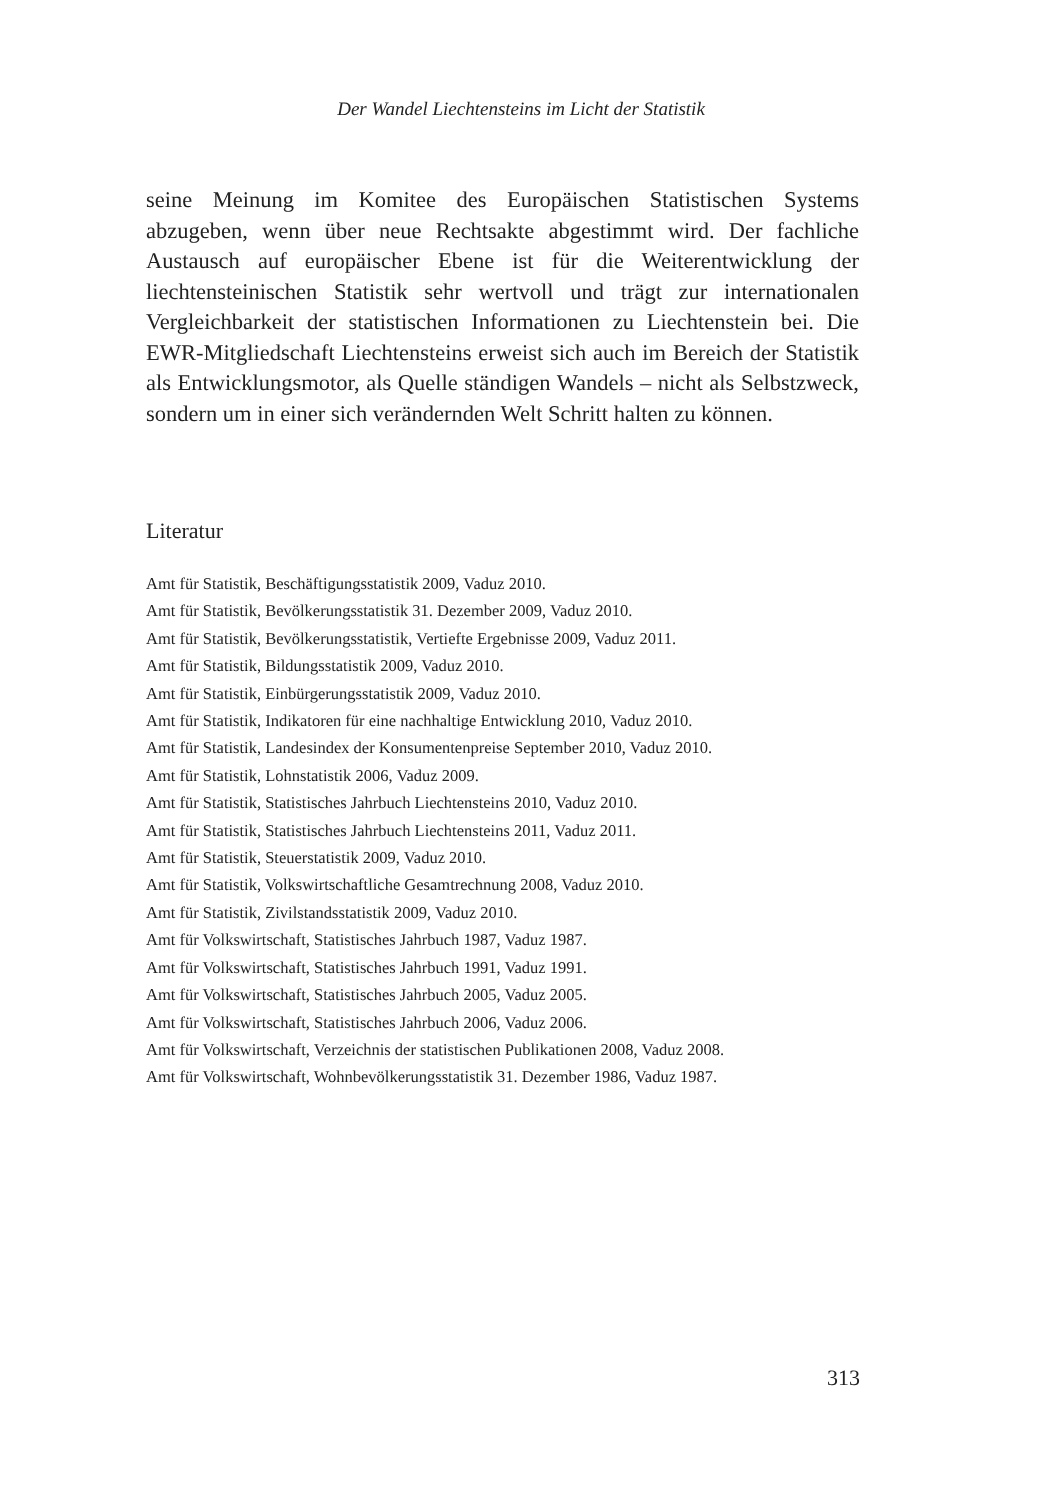Der Wandel Liechtensteins im Licht der Statistik
seine Meinung im Komitee des Europäischen Statistischen Systems abzugeben, wenn über neue Rechtsakte abgestimmt wird. Der fachliche Austausch auf europäischer Ebene ist für die Weiterentwicklung der liechtensteinischen Statistik sehr wertvoll und trägt zur internationalen Vergleichbarkeit der statistischen Informationen zu Liechtenstein bei. Die EWR-Mitgliedschaft Liechtensteins erweist sich auch im Bereich der Statistik als Entwicklungsmotor, als Quelle ständigen Wandels – nicht als Selbstzweck, sondern um in einer sich verändernden Welt Schritt halten zu können.
Literatur
Amt für Statistik, Beschäftigungsstatistik 2009, Vaduz 2010.
Amt für Statistik, Bevölkerungsstatistik 31. Dezember 2009, Vaduz 2010.
Amt für Statistik, Bevölkerungsstatistik, Vertiefte Ergebnisse 2009, Vaduz 2011.
Amt für Statistik, Bildungsstatistik 2009, Vaduz 2010.
Amt für Statistik, Einbürgerungsstatistik 2009, Vaduz 2010.
Amt für Statistik, Indikatoren für eine nachhaltige Entwicklung 2010, Vaduz 2010.
Amt für Statistik, Landesindex der Konsumentenpreise September 2010, Vaduz 2010.
Amt für Statistik, Lohnstatistik 2006, Vaduz 2009.
Amt für Statistik, Statistisches Jahrbuch Liechtensteins 2010, Vaduz 2010.
Amt für Statistik, Statistisches Jahrbuch Liechtensteins 2011, Vaduz 2011.
Amt für Statistik, Steuerstatistik 2009, Vaduz 2010.
Amt für Statistik, Volkswirtschaftliche Gesamtrechnung 2008, Vaduz 2010.
Amt für Statistik, Zivilstandsstatistik 2009, Vaduz 2010.
Amt für Volkswirtschaft, Statistisches Jahrbuch 1987, Vaduz 1987.
Amt für Volkswirtschaft, Statistisches Jahrbuch 1991, Vaduz 1991.
Amt für Volkswirtschaft, Statistisches Jahrbuch 2005, Vaduz 2005.
Amt für Volkswirtschaft, Statistisches Jahrbuch 2006, Vaduz 2006.
Amt für Volkswirtschaft, Verzeichnis der statistischen Publikationen 2008, Vaduz 2008.
Amt für Volkswirtschaft, Wohnbevölkerungsstatistik 31. Dezember 1986, Vaduz 1987.
313